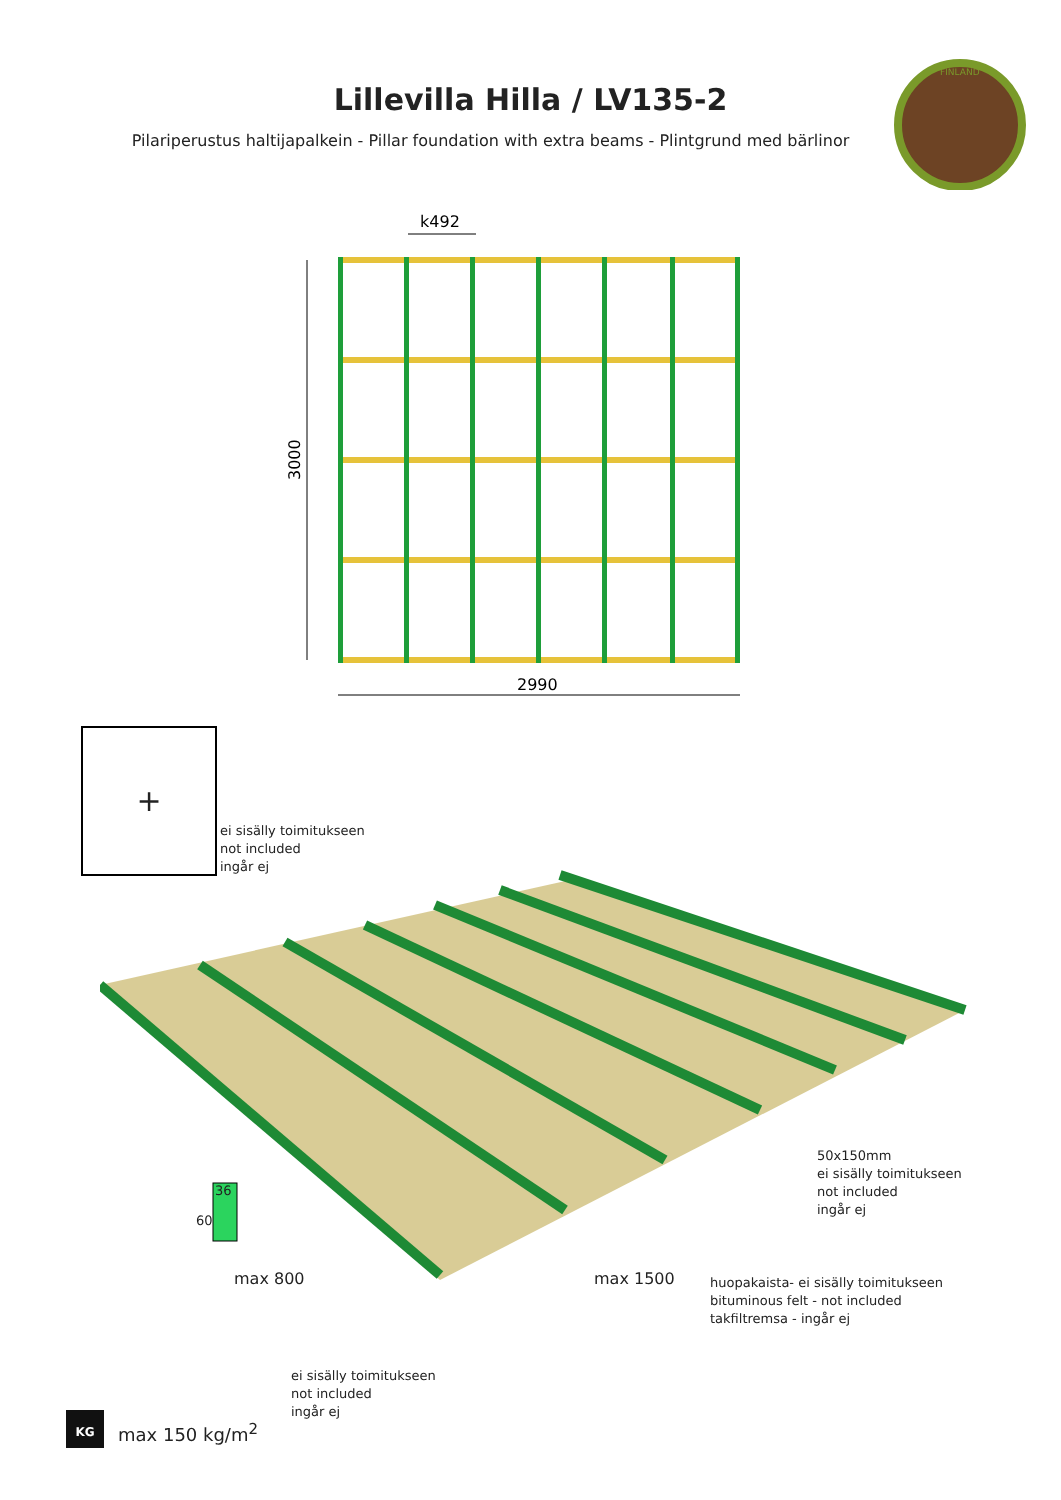Lillevilla Hilla / LV135-2
Pilariperustus haltijapalkein - Pillar foundation with extra beams - Plintgrund med bärlinor
FINLAND
k492
3000
2990
+
ei sisälly toimitukseen
not included
ingår ej
36
60
50x150mm
ei sisälly toimitukseen
not included
ingår ej
max 800 max 1500
huopakaista- ei sisälly toimitukseen
bituminous felt - not included
takfiltremsa - ingår ej
ei sisälly toimitukseen
not included
ingår ej
KG
max 150 kg/m<sup>2</sup>